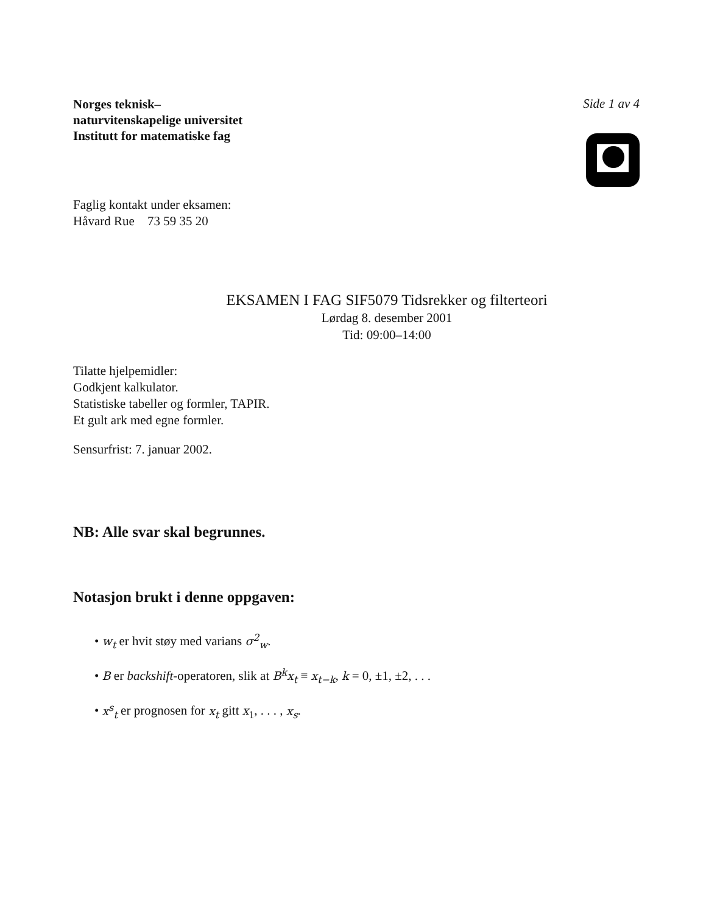Norges teknisk–
naturvitenskapelige universitet
Institutt for matematiske fag
Side 1 av 4
Faglig kontakt under eksamen:
Håvard Rue 73 59 35 20
EKSAMEN I FAG SIF5079 Tidsrekker og filterteori
Lørdag 8. desember 2001
Tid: 09:00–14:00
Tilatte hjelpemidler:
Godkjent kalkulator.
Statistiske tabeller og formler, TAPIR.
Et gult ark med egne formler.
Sensurfrist: 7. januar 2002.
NB: Alle svar skal begrunnes.
Notasjon brukt i denne oppgaven:
• w<sub>t</sub> er hvit støy med varians σ<sup>2</sup><sub>w</sub>.
• B er backshift-operatoren, slik at B<sup>k</sup>x<sub>t</sub> ≡ x<sub>t−k</sub>, k = 0, ±1, ±2, . . .
• x<sup>s</sup><sub>t</sub> er prognosen for x<sub>t</sub> gitt x<sub>1</sub>, . . . , x<sub>s</sub>.